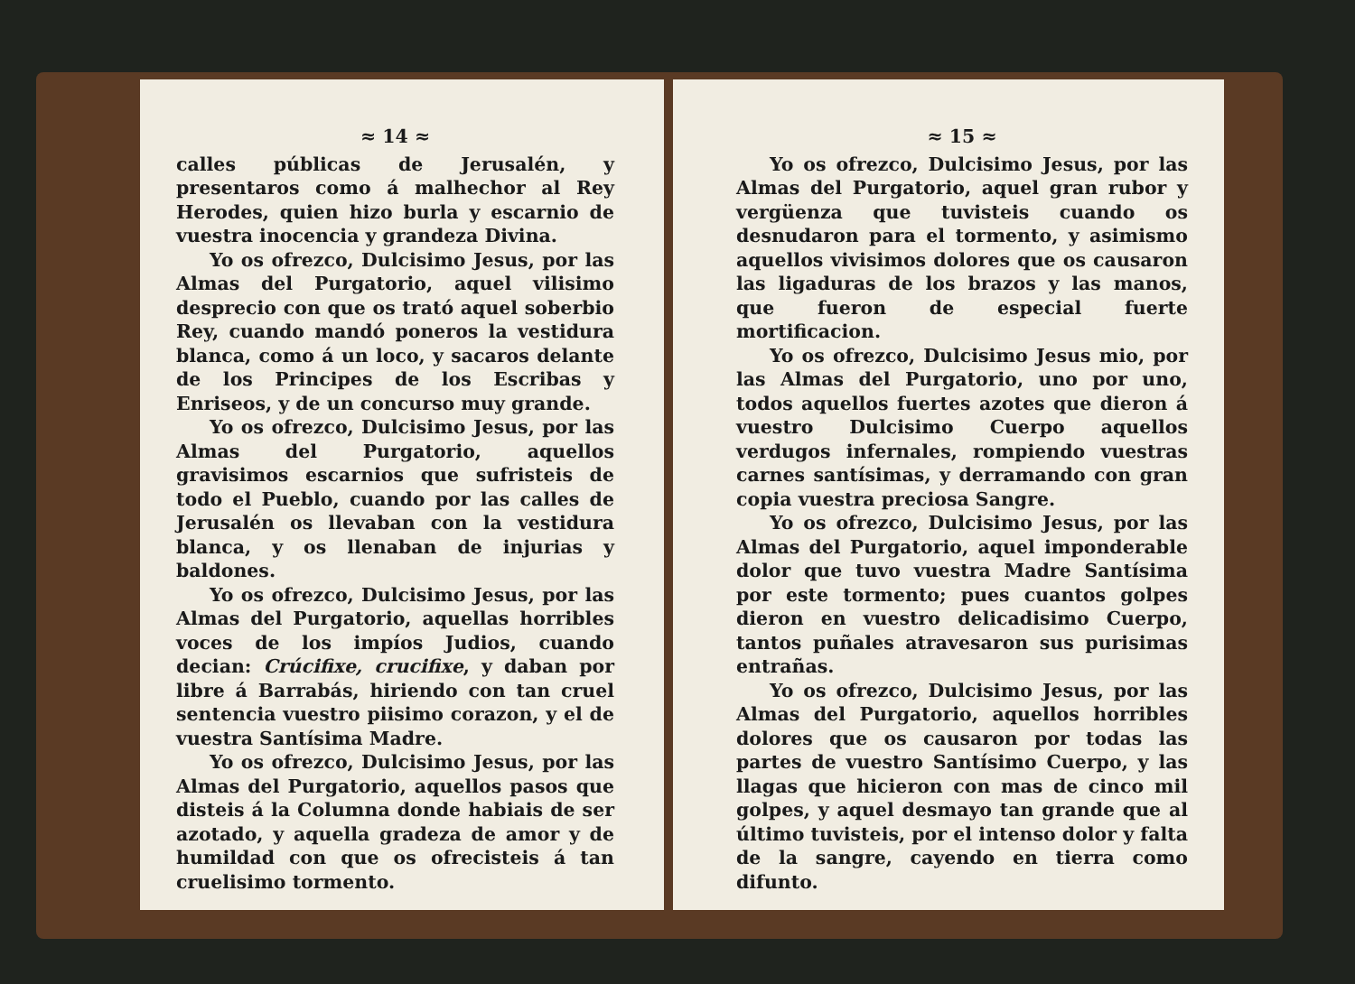≈ 14 ≈
calles públicas de Jerusalén, y presentaros como á malhechor al Rey Herodes, quien hizo burla y escarnio de vuestra inocencia y grandeza Divina.
Yo os ofrezco, Dulcisimo Jesus, por las Almas del Purgatorio, aquel vilisimo desprecio con que os trató aquel soberbio Rey, cuando mandó poneros la vestidura blanca, como á un loco, y sacaros delante de los Principes de los Escribas y Enriseos, y de un concurso muy grande.
Yo os ofrezco, Dulcisimo Jesus, por las Almas del Purgatorio, aquellos gravisimos escarnios que sufristeis de todo el Pueblo, cuando por las calles de Jerusalén os llevaban con la vestidura blanca, y os llenaban de injurias y baldones.
Yo os ofrezco, Dulcisimo Jesus, por las Almas del Purgatorio, aquellas horribles voces de los impíos Judios, cuando decian: Crúcifixe, crucifixe, y daban por libre á Barrabás, hiriendo con tan cruel sentencia vuestro piisimo corazon, y el de vuestra Santísima Madre.
Yo os ofrezco, Dulcisimo Jesus, por las Almas del Purgatorio, aquellos pasos que disteis á la Columna donde habiais de ser azotado, y aquella gradeza de amor y de humildad con que os ofrecisteis á tan cruelisimo tormento.
≈ 15 ≈
Yo os ofrezco, Dulcisimo Jesus, por las Almas del Purgatorio, aquel gran rubor y vergüenza que tuvisteis cuando os desnudaron para el tormento, y asimismo aquellos vivisimos dolores que os causaron las ligaduras de los brazos y las manos, que fueron de especial fuerte mortificacion.
Yo os ofrezco, Dulcisimo Jesus mio, por las Almas del Purgatorio, uno por uno, todos aquellos fuertes azotes que dieron á vuestro Dulcisimo Cuerpo aquellos verdugos infernales, rompiendo vuestras carnes santísimas, y derramando con gran copia vuestra preciosa Sangre.
Yo os ofrezco, Dulcisimo Jesus, por las Almas del Purgatorio, aquel imponderable dolor que tuvo vuestra Madre Santísima por este tormento; pues cuantos golpes dieron en vuestro delicadisimo Cuerpo, tantos puñales atravesaron sus purisimas entrañas.
Yo os ofrezco, Dulcisimo Jesus, por las Almas del Purgatorio, aquellos horribles dolores que os causaron por todas las partes de vuestro Santísimo Cuerpo, y las llagas que hicieron con mas de cinco mil golpes, y aquel desmayo tan grande que al último tuvisteis, por el intenso dolor y falta de la sangre, cayendo en tierra como difunto.